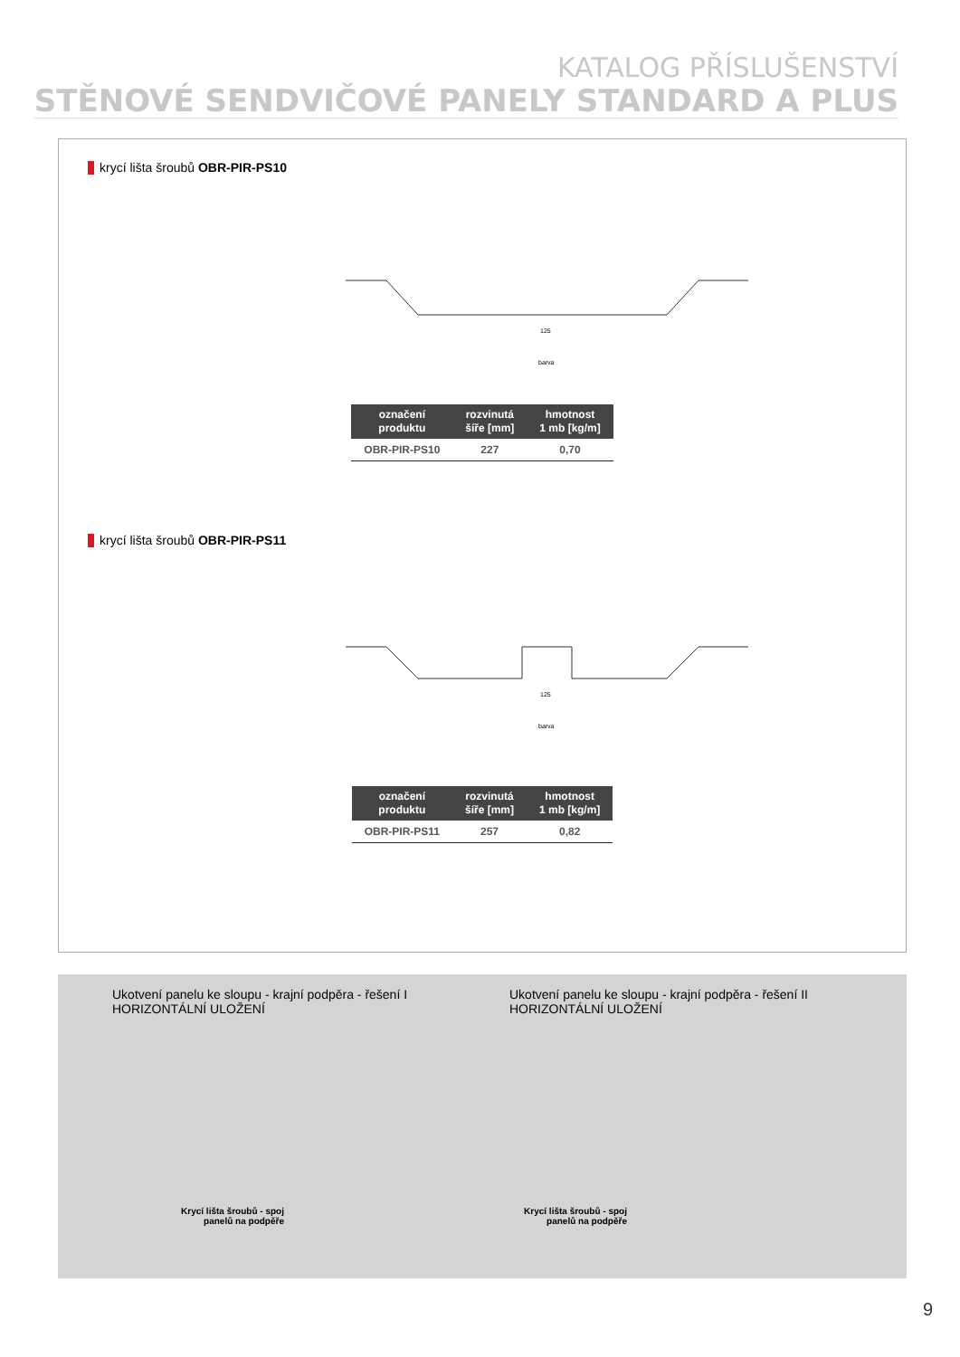KATALOG PŘÍSLUŠENSTVÍ
STĚNOVÉ SENDVIČOVÉ PANELY STANDARD A PLUS
krycí lišta šroubů OBR-PIR-PS10
125
barva
| označení produktu | rozvinutá šíře [mm] | hmotnost 1 mb [kg/m] |
| --- | --- | --- |
| OBR-PIR-PS10 | 227 | 0,70 |
krycí lišta šroubů OBR-PIR-PS11
125
barva
| označení produktu | rozvinutá šíře [mm] | hmotnost 1 mb [kg/m] |
| --- | --- | --- |
| OBR-PIR-PS11 | 257 | 0,82 |
Ukotvení panelu ke sloupu - krajní podpěra - řešení I
HORIZONTÁLNÍ ULOŽENÍ
Krycí lišta šroubů - spoj
panelů na podpěře
Ukotvení panelu ke sloupu - krajní podpěra - řešení II
HORIZONTÁLNÍ ULOŽENÍ
Krycí lišta šroubů - spoj
panelů na podpěře
9